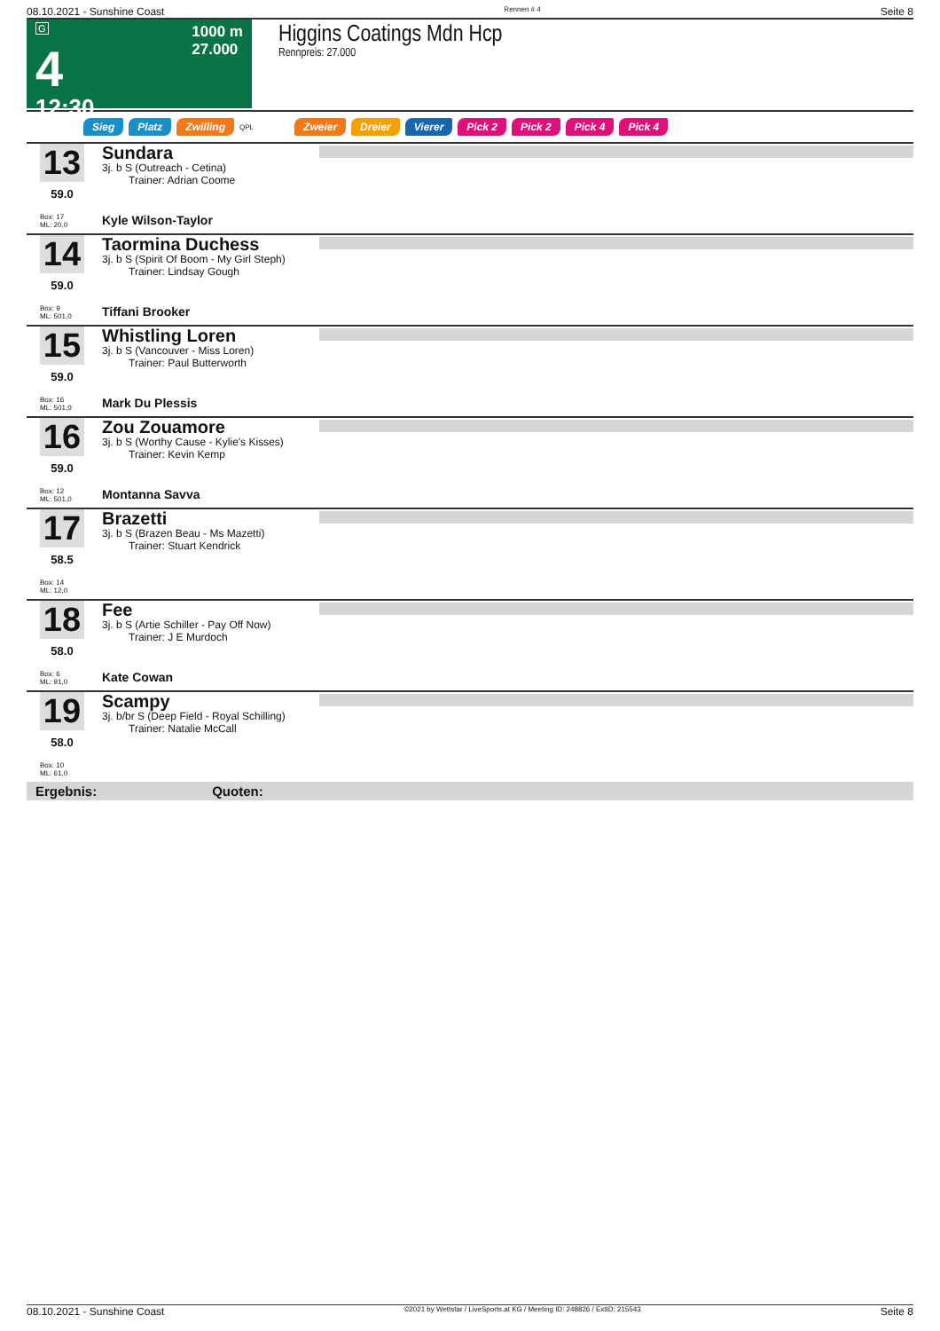08.10.2021 - Sunshine Coast Rennen # 4 Seite 8
G
4
12:30
1000 m
27.000
Higgins Coatings Mdn Hcp
Rennpreis: 27.000
Sieg Platz Zwilling QPL Zweier Dreier Vierer Pick 2 Pick 2 Pick 4 Pick 4
13
59.0
Box: 17
ML: 20,0
Sundara
3j. b S (Outreach - Cetina)
Trainer: Adrian Coome
Kyle Wilson-Taylor
14
59.0
Box: 9
ML: 501,0
Taormina Duchess
3j. b S (Spirit Of Boom - My Girl Steph)
Trainer: Lindsay Gough
Tiffani Brooker
15
59.0
Box: 16
ML: 501,0
Whistling Loren
3j. b S (Vancouver - Miss Loren)
Trainer: Paul Butterworth
Mark Du Plessis
16
59.0
Box: 12
ML: 501,0
Zou Zouamore
3j. b S (Worthy Cause - Kylie's Kisses)
Trainer: Kevin Kemp
Montanna Savva
17
58.5
Box: 14
ML: 12,0
Brazetti
3j. b S (Brazen Beau - Ms Mazetti)
Trainer: Stuart Kendrick
18
58.0
Box: 6
ML: 91,0
Fee
3j. b S (Artie Schiller - Pay Off Now)
Trainer: J E Murdoch
Kate Cowan
19
58.0
Box: 10
ML: 61,0
Scampy
3j. b/br S (Deep Field - Royal Schilling)
Trainer: Natalie McCall
Ergebnis: Quoten:
08.10.2021 - Sunshine Coast ©2021 by Wettstar / LiveSports.at KG / Meeting ID: 248826 / ExtID: 215543 Seite 8